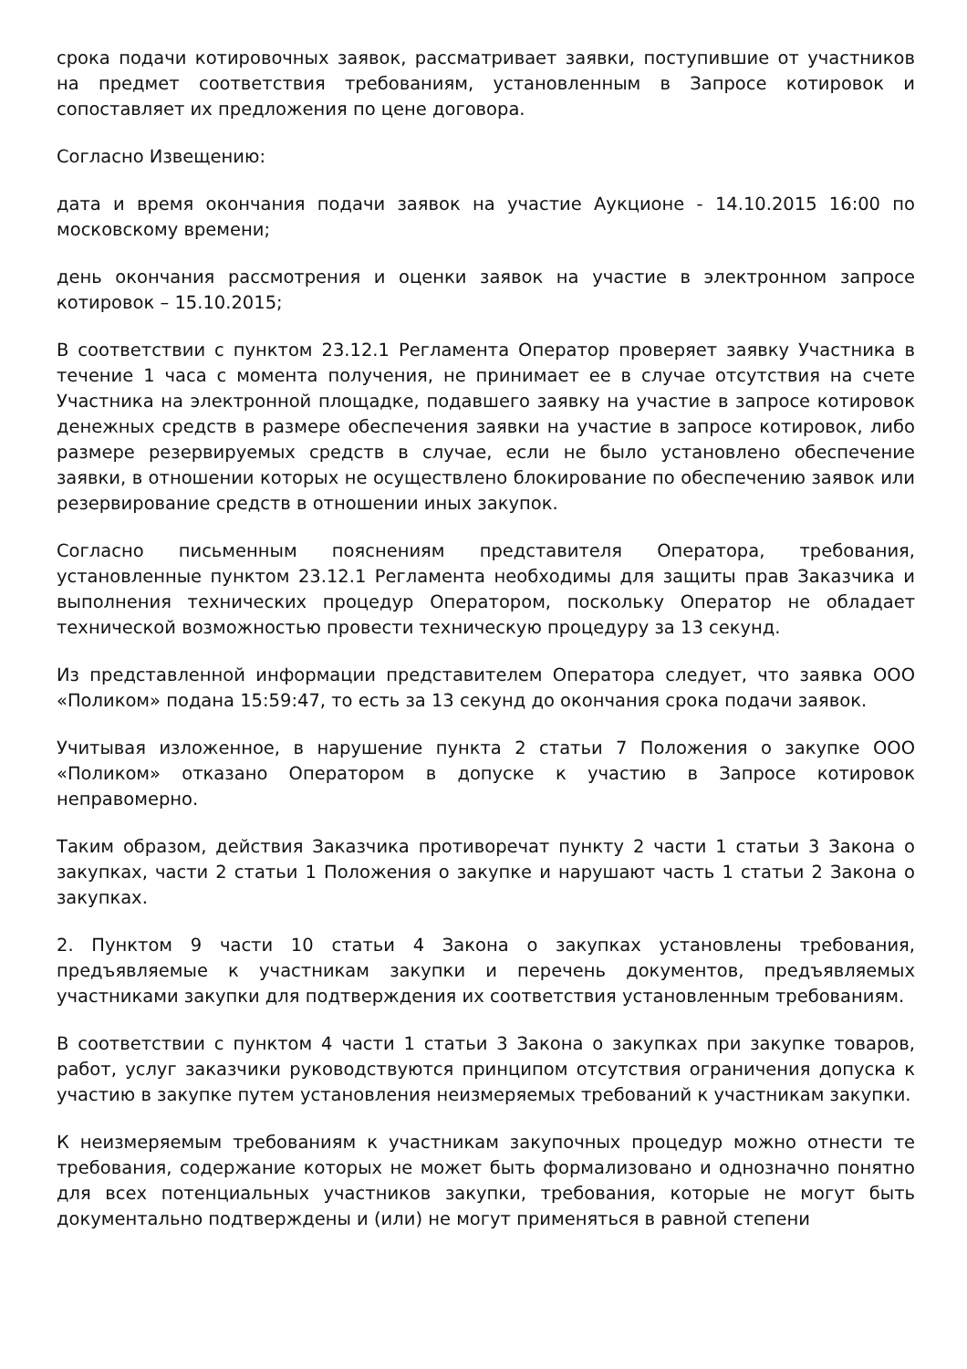срока подачи котировочных заявок, рассматривает заявки, поступившие от участников на предмет соответствия требованиям, установленным в Запросе котировок и сопоставляет их предложения по цене договора.
Согласно Извещению:
дата и время окончания подачи заявок на участие Аукционе - 14.10.2015 16:00 по московскому времени;
день окончания рассмотрения и оценки заявок на участие в электронном запросе котировок – 15.10.2015;
В соответствии с пунктом 23.12.1 Регламента Оператор проверяет заявку Участника в течение 1 часа с момента получения, не принимает ее в случае отсутствия на счете Участника на электронной площадке, подавшего заявку на участие в запросе котировок денежных средств в размере обеспечения заявки на участие в запросе котировок, либо размере резервируемых средств в случае, если не было установлено обеспечение заявки, в отношении которых не осуществлено блокирование по обеспечению заявок или резервирование средств в отношении иных закупок.
Согласно письменным пояснениям представителя Оператора, требования, установленные пунктом 23.12.1 Регламента необходимы для защиты прав Заказчика и выполнения технических процедур Оператором, поскольку Оператор не обладает технической возможностью провести техническую процедуру за 13 секунд.
Из представленной информации представителем Оператора следует, что заявка ООО «Поликом» подана 15:59:47, то есть за 13 секунд до окончания срока подачи заявок.
Учитывая изложенное, в нарушение пункта 2 статьи 7 Положения о закупке ООО «Поликом» отказано Оператором в допуске к участию в Запросе котировок неправомерно.
Таким образом, действия Заказчика противоречат пункту 2 части 1 статьи 3 Закона о закупках, части 2 статьи 1 Положения о закупке и нарушают часть 1 статьи 2 Закона о закупках.
2. Пунктом 9 части 10 статьи 4 Закона о закупках установлены требования, предъявляемые к участникам закупки и перечень документов, предъявляемых участниками закупки для подтверждения их соответствия установленным требованиям.
В соответствии с пунктом 4 части 1 статьи 3 Закона о закупках при закупке товаров, работ, услуг заказчики руководствуются принципом отсутствия ограничения допуска к участию в закупке путем установления неизмеряемых требований к участникам закупки.
К неизмеряемым требованиям к участникам закупочных процедур можно отнести те требования, содержание которых не может быть формализовано и однозначно понятно для всех потенциальных участников закупки, требования, которые не могут быть документально подтверждены и (или) не могут применяться в равной степени